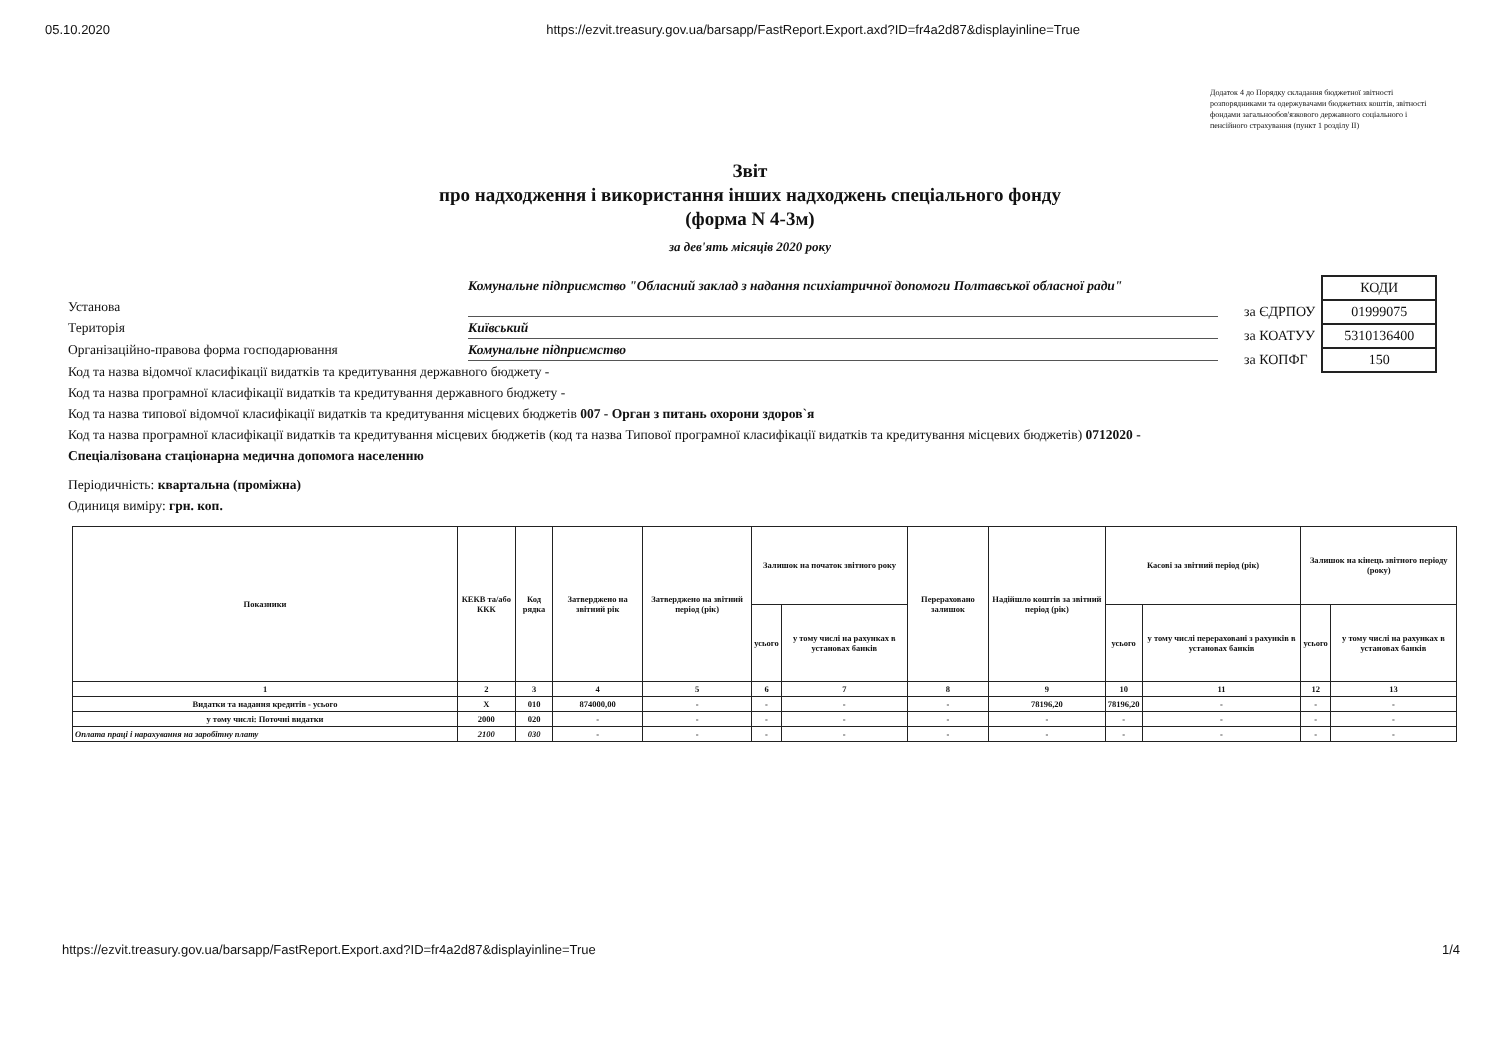05.10.2020 https://ezvit.treasury.gov.ua/barsapp/FastReport.Export.axd?ID=fr4a2d87&displayinline=True
Додаток 4 до Порядку складання бюджетної звітності розпорядниками та одержувачами бюджетних коштів, звітності фондами загальнообов'язкового державного соціального і пенсійного страхування (пункт 1 розділу II)
Звіт
про надходження і використання інших надходжень спеціального фонду
(форма N 4-3м)
за дев'ять місяців 2020 року
Установа Комунальне підприємство "Обласний заклад з надання психіатричної допомоги Полтавської обласної ради"
Територія Київський
Організаційно-правова форма господарювання Комунальне підприємство
Код та назва відомчої класифікації видатків та кредитування державного бюджету -
Код та назва програмної класифікації видатків та кредитування державного бюджету -
Код та назва типової відомчої класифікації видатків та кредитування місцевих бюджетів 007 - Орган з питань охорони здоров`я
Код та назва програмної класифікації видатків та кредитування місцевих бюджетів (код та назва Типової програмної класифікації видатків та кредитування місцевих бюджетів) 0712020 - Спеціалізована стаціонарна медична допомога населенню
Періодичність: квартальна (проміжна)
Одиниця виміру: грн. коп.
| | КОДИ |
| за ЄДРПОУ | 01999075 |
| за КОАТУУ | 5310136400 |
| за КОПФГ | 150 |
| Показники | КЕКВ та/або ККК | Код рядка | Затверджено на звітний рік | Затверджено на звітний період (рік) | Залишок на початок звітного року | | Перераховано залишок | Надійшло коштів за звітний період (рік) | Касові за звітний період (рік) | | Залишок на кінець звітного періоду (року) | |
| --- | --- | --- | --- | --- | --- | --- | --- | --- | --- | --- | --- | --- |
| | | | | | усього | у тому числі на рахунках в установах банків | | | усього | у тому числі перераховані з рахунків в установах банків | усього | у тому числі на рахунках в установах банків |
| 1 | 2 | 3 | 4 | 5 | 6 | 7 | 8 | 9 | 10 | 11 | 12 | 13 |
| Видатки та надання кредитів - усього | X | 010 | 874000,00 | - | - | - | - | 78196,20 | 78196,20 | - | - | - |
| у тому числі: Поточні видатки | 2000 | 020 | - | - | - | - | - | - | - | - | - | - |
| Оплата праці і нарахування на заробітну плату | 2100 | 030 | - | - | - | - | - | - | - | - | - | - |
https://ezvit.treasury.gov.ua/barsapp/FastReport.Export.axd?ID=fr4a2d87&displayinline=True 1/4